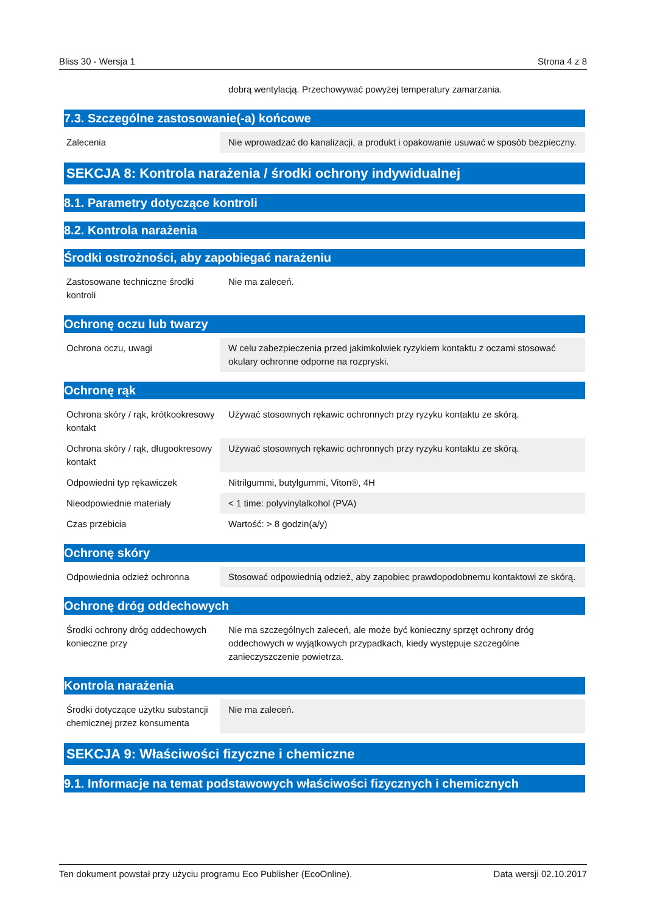Bliss 30 - Wersja 1 Strona 4 z 8
| | dobrą wentylacją. Przechowywać powyżej temperatury zamarzania. |
7.3. Szczególne zastosowanie(-a) końcowe
| Zalecenia | Nie wprowadzać do kanalizacji, a produkt i opakowanie usuwać w sposób bezpieczny. |
SEKCJA 8: Kontrola narażenia / środki ochrony indywidualnej
8.1. Parametry dotyczące kontroli
8.2. Kontrola narażenia
Środki ostrożności, aby zapobiegać narażeniu
| Zastosowane techniczne środki kontroli | Nie ma zaleceń. |
Ochronę oczu lub twarzy
| Ochrona oczu, uwagi | W celu zabezpieczenia przed jakimkolwiek ryzykiem kontaktu z oczami stosować okulary ochronne odporne na rozpryski. |
Ochronę rąk
| Ochrona skóry / rąk, krótkookresowy kontakt | Używać stosownych rękawic ochronnych przy ryzyku kontaktu ze skórą. |
| Ochrona skóry / rąk, długookresowy kontakt | Używać stosownych rękawic ochronnych przy ryzyku kontaktu ze skórą. |
| Odpowiedni typ rękawiczek | Nitrilgummi, butylgummi, Viton®, 4H |
| Nieodpowiednie materiały | < 1 time: polyvinylalkohol (PVA) |
| Czas przebicia | Wartość: > 8 godzin(a/y) |
Ochronę skóry
| Odpowiednia odzież ochronna | Stosować odpowiednią odzież, aby zapobiec prawdopodobnemu kontaktowi ze skórą. |
Ochronę dróg oddechowych
| Środki ochrony dróg oddechowych konieczne przy | Nie ma szczególnych zaleceń, ale może być konieczny sprzęt ochrony dróg oddechowych w wyjątkowych przypadkach, kiedy występuje szczególne zanieczyszczenie powietrza. |
Kontrola narażenia
| Środki dotyczące użytku substancji chemicznej przez konsumenta | Nie ma zaleceń. |
SEKCJA 9: Właściwości fizyczne i chemiczne
9.1. Informacje na temat podstawowych właściwości fizycznych i chemicznych
Ten dokument powstał przy użyciu programu Eco Publisher (EcoOnline). Data wersji 02.10.2017